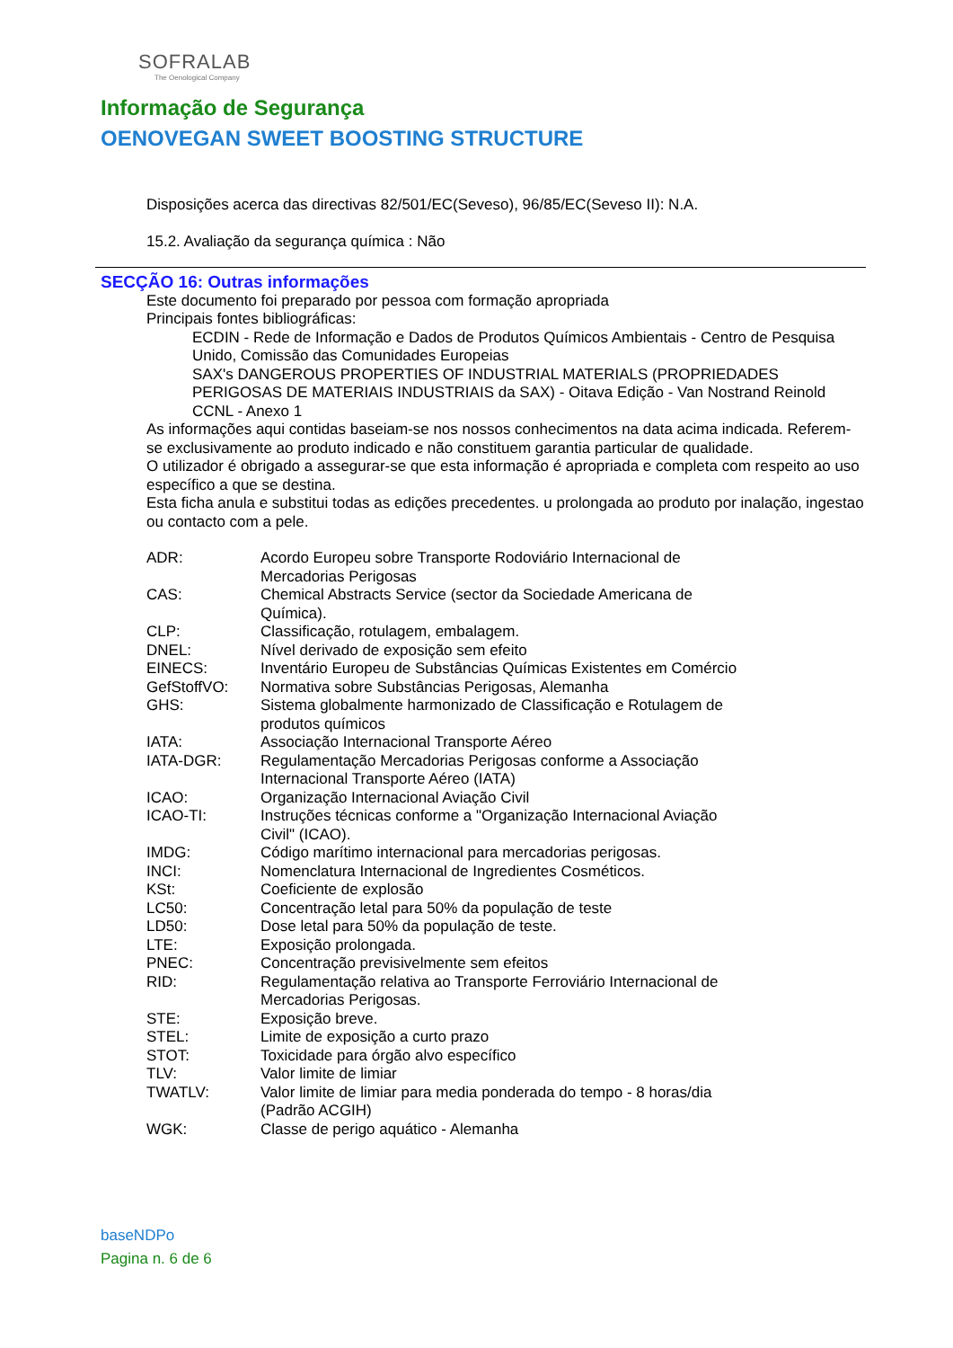SOFRALAB
The Oenological Company
Informação de Segurança
OENOVEGAN SWEET BOOSTING STRUCTURE
Disposições acerca das directivas 82/501/EC(Seveso), 96/85/EC(Seveso II): N.A.
15.2. Avaliação da segurança química : Não
SECÇÃO 16: Outras informações
Este documento foi preparado por pessoa com formação apropriada
Principais fontes bibliográficas:
ECDIN - Rede de Informação e Dados de Produtos Químicos Ambientais - Centro de Pesquisa Unido, Comissão das Comunidades Europeias
SAX's DANGEROUS PROPERTIES OF INDUSTRIAL MATERIALS (PROPRIEDADES PERIGOSAS DE MATERIAIS INDUSTRIAIS da SAX) - Oitava Edição - Van Nostrand Reinold
CCNL - Anexo 1
As informações aqui contidas baseiam-se nos nossos conhecimentos na data acima indicada. Referem-se exclusivamente ao produto indicado e não constituem garantia particular de qualidade.
O utilizador é obrigado a assegurar-se que esta informação é apropriada e completa com respeito ao uso específico a que se destina.
Esta ficha anula e substitui todas as edições precedentes. u prolongada ao produto por inalação, ingestao ou contacto com a pele.
| ADR: | Acordo Europeu sobre Transporte Rodoviário Internacional de Mercadorias Perigosas |
| CAS: | Chemical Abstracts Service (sector da Sociedade Americana de Química). |
| CLP: | Classificação, rotulagem, embalagem. |
| DNEL: | Nível derivado de exposição sem efeito |
| EINECS: | Inventário Europeu de Substâncias Químicas Existentes em Comércio |
| GefStoffVO: | Normativa sobre Substâncias Perigosas, Alemanha |
| GHS: | Sistema globalmente harmonizado de Classificação e Rotulagem de produtos químicos |
| IATA: | Associação Internacional Transporte Aéreo |
| IATA-DGR: | Regulamentação Mercadorias Perigosas conforme a Associação Internacional Transporte Aéreo (IATA) |
| ICAO: | Organização Internacional Aviação Civil |
| ICAO-TI: | Instruções técnicas conforme a "Organização Internacional Aviação Civil" (ICAO). |
| IMDG: | Código marítimo internacional para mercadorias perigosas. |
| INCI: | Nomenclatura Internacional de Ingredientes Cosméticos. |
| KSt: | Coeficiente de explosão |
| LC50: | Concentração letal para 50% da população de teste |
| LD50: | Dose letal para 50% da população de teste. |
| LTE: | Exposição prolongada. |
| PNEC: | Concentração previsivelmente sem efeitos |
| RID: | Regulamentação relativa ao Transporte Ferroviário Internacional de Mercadorias Perigosas. |
| STE: | Exposição breve. |
| STEL: | Limite de exposição a curto prazo |
| STOT: | Toxicidade para órgão alvo específico |
| TLV: | Valor limite de limiar |
| TWATLV: | Valor limite de limiar para media ponderada do tempo - 8 horas/dia (Padrão ACGIH) |
| WGK: | Classe de perigo aquático - Alemanha |
baseNDPo
Pagina n. 6 de 6